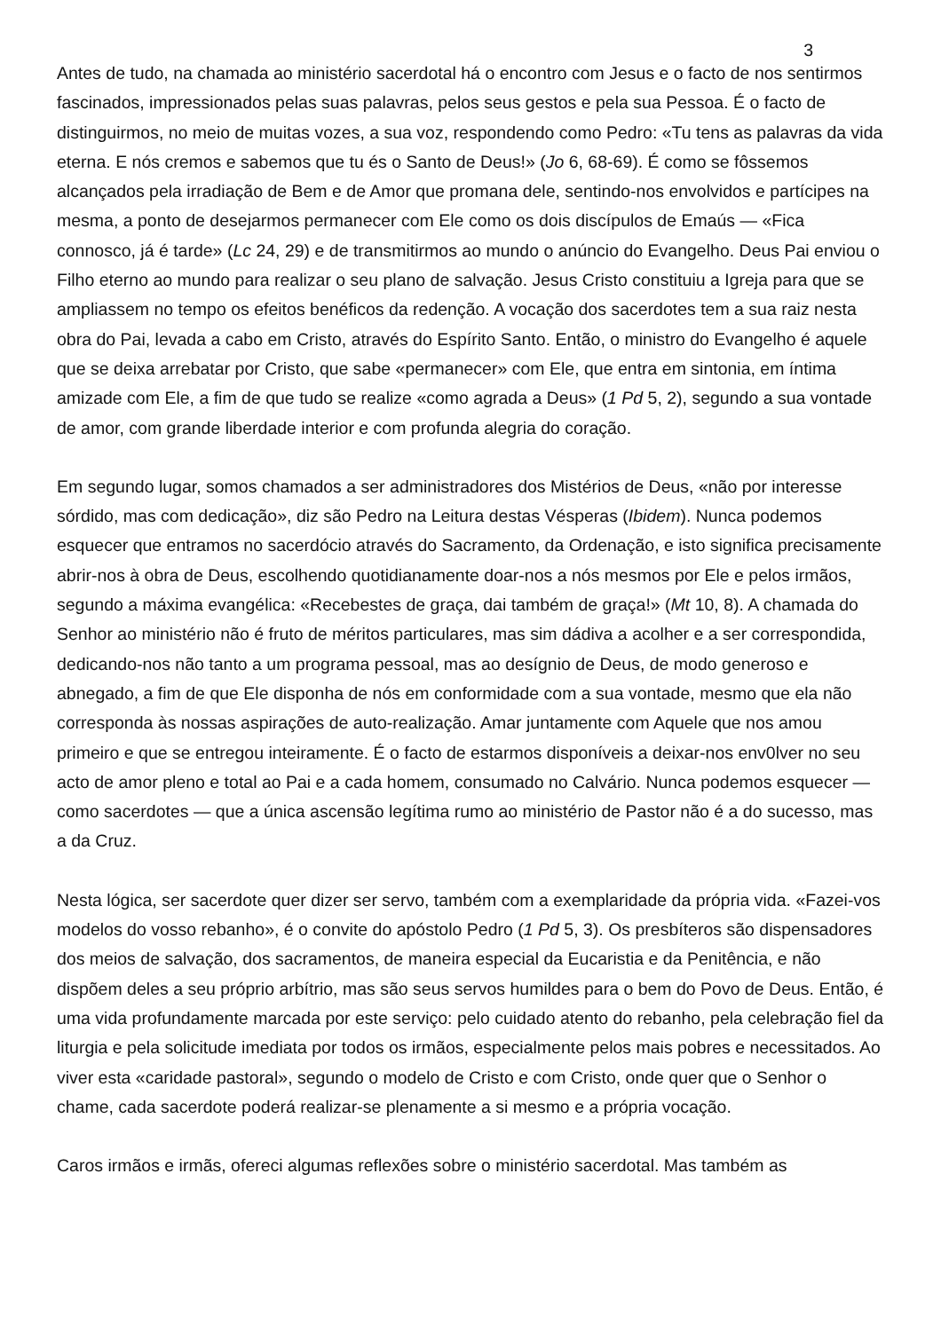3
Antes de tudo, na chamada ao ministério sacerdotal há o encontro com Jesus e o facto de nos sentirmos fascinados, impressionados pelas suas palavras, pelos seus gestos e pela sua Pessoa. É o facto de distinguirmos, no meio de muitas vozes, a sua voz, respondendo como Pedro: «Tu tens as palavras da vida eterna. E nós cremos e sabemos que tu és o Santo de Deus!» (Jo 6, 68-69). É como se fôssemos alcançados pela irradiação de Bem e de Amor que promana dele, sentindo-nos envolvidos e partícipes na mesma, a ponto de desejarmos permanecer com Ele como os dois discípulos de Emaús — «Fica connosco, já é tarde» (Lc 24, 29) e de transmitirmos ao mundo o anúncio do Evangelho. Deus Pai enviou o Filho eterno ao mundo para realizar o seu plano de salvação. Jesus Cristo constituiu a Igreja para que se ampliassem no tempo os efeitos benéficos da redenção. A vocação dos sacerdotes tem a sua raiz nesta obra do Pai, levada a cabo em Cristo, através do Espírito Santo. Então, o ministro do Evangelho é aquele que se deixa arrebatar por Cristo, que sabe «permanecer» com Ele, que entra em sintonia, em íntima amizade com Ele, a fim de que tudo se realize «como agrada a Deus» (1 Pd 5, 2), segundo a sua vontade de amor, com grande liberdade interior e com profunda alegria do coração.
Em segundo lugar, somos chamados a ser administradores dos Mistérios de Deus, «não por interesse sórdido, mas com dedicação», diz são Pedro na Leitura destas Vésperas (Ibidem). Nunca podemos esquecer que entramos no sacerdócio através do Sacramento, da Ordenação, e isto significa precisamente abrir-nos à obra de Deus, escolhendo quotidianamente doar-nos a nós mesmos por Ele e pelos irmãos, segundo a máxima evangélica: «Recebestes de graça, dai também de graça!» (Mt 10, 8). A chamada do Senhor ao ministério não é fruto de méritos particulares, mas sim dádiva a acolher e a ser correspondida, dedicando-nos não tanto a um programa pessoal, mas ao desígnio de Deus, de modo generoso e abnegado, a fim de que Ele disponha de nós em conformidade com a sua vontade, mesmo que ela não corresponda às nossas aspirações de auto-realização. Amar juntamente com Aquele que nos amou primeiro e que se entregou inteiramente. É o facto de estarmos disponíveis a deixar-nos env0lver no seu acto de amor pleno e total ao Pai e a cada homem, consumado no Calvário. Nunca podemos esquecer — como sacerdotes — que a única ascensão legítima rumo ao ministério de Pastor não é a do sucesso, mas a da Cruz.
Nesta lógica, ser sacerdote quer dizer ser servo, também com a exemplaridade da própria vida. «Fazei-vos modelos do vosso rebanho», é o convite do apóstolo Pedro (1 Pd 5, 3). Os presbíteros são dispensadores dos meios de salvação, dos sacramentos, de maneira especial da Eucaristia e da Penitência, e não dispõem deles a seu próprio arbítrio, mas são seus servos humildes para o bem do Povo de Deus. Então, é uma vida profundamente marcada por este serviço: pelo cuidado atento do rebanho, pela celebração fiel da liturgia e pela solicitude imediata por todos os irmãos, especialmente pelos mais pobres e necessitados. Ao viver esta «caridade pastoral», segundo o modelo de Cristo e com Cristo, onde quer que o Senhor o chame, cada sacerdote poderá realizar-se plenamente a si mesmo e a própria vocação.
Caros irmãos e irmãs, ofereci algumas reflexões sobre o ministério sacerdotal. Mas também as